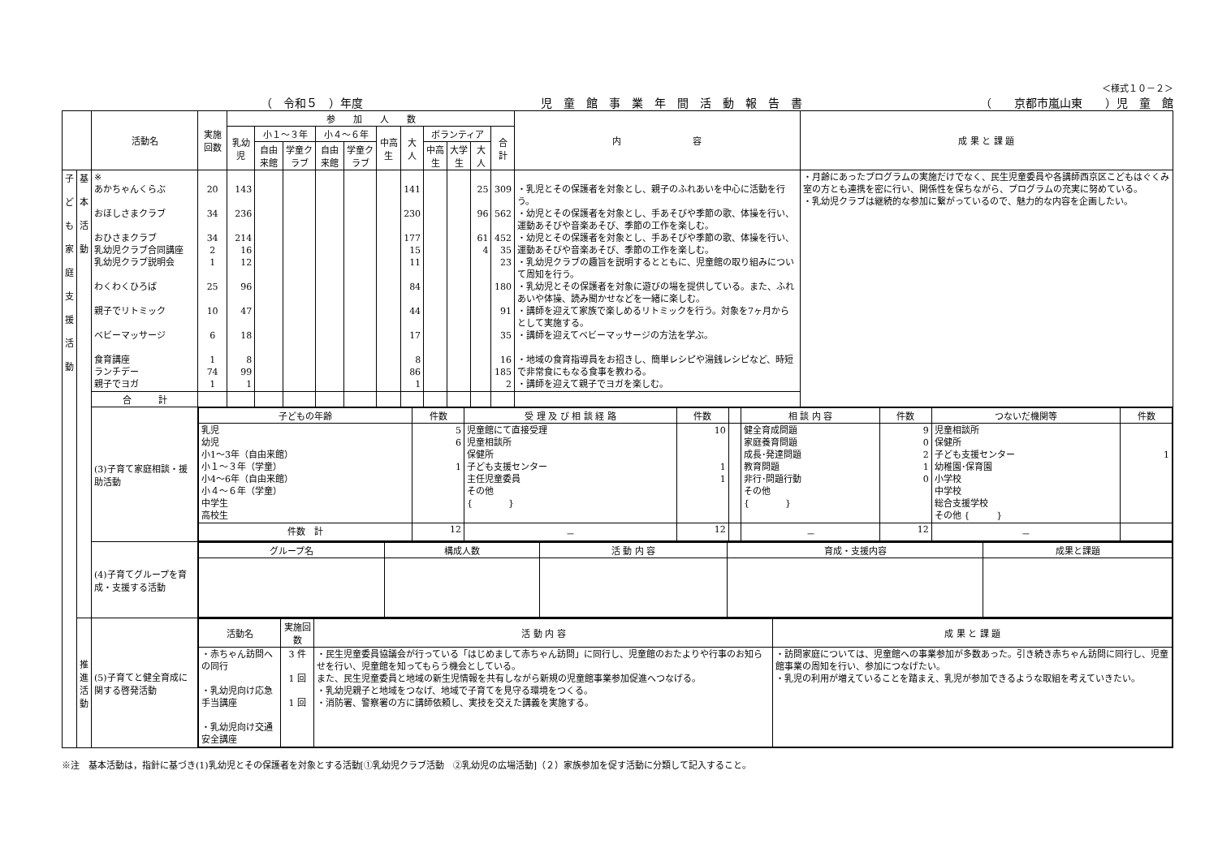＜様式１０－２＞
（　令和５　）年度 児　童　館　事　業　年　間　活　動　報　告　書 （　　京都市嵐山東　　）児　童　館
| | | 活動名 | 実施回数 | 参 加 人 数 | | | | | | | | | | | 内 容 | 成 果 と 課 題 |
| --- | --- | --- | --- | --- | --- | --- | --- | --- | --- | --- | --- | --- | --- | --- | --- | --- |
| | | | | 乳幼児 | 小１～３年 | | 小４～６年 | | 中高生 | 大人 | ボランティア | | | 合計 | | |
| | | | | | 自由来館 | 学童クラブ | 自由来館 | 学童クラブ | | | 中高生 | 大学生 | 大人 | | | |
| 子 ど も 家 庭 支 援 活 動 | 基 本 活 動 | ※ あかちゃんくらぶ おほしさまクラブ おひさまクラブ 乳幼児クラブ合同講座 乳幼児クラブ説明会 わくわくひろば 親子でリトミック ベビーマッサージ 食育講座 ランチデー 親子でヨガ | 20 34 34 2 1 25 10 6 1 74 1 | 143 236 214 16 12 96 47 18 8 99 1 | | | | | | 141 230 177 15 11 84 44 17 8 86 1 | | | 25 96 61 4 | 309 562 452 35 23 180 91 35 16 185 2 | ・乳児とその保護者を対象とし、親子のふれあいを中心に活動を行う。 ・幼児とその保護者を対象とし、手あそびや季節の歌、体操を行い、運動あそびや音楽あそび、季節の工作を楽しむ。 ・幼児とその保護者を対象とし、手あそびや季節の歌、体操を行い、運動あそびや音楽あそび、季節の工作を楽しむ。 ・乳幼児クラブの趣旨を説明するとともに、児童館の取り組みについて周知を行う。 ・乳幼児とその保護者を対象に遊びの場を提供している。また、ふれあいや体操、読み聞かせなどを一緒に楽しむ。 ・講師を迎えて家族で楽しめるリトミックを行う。対象を7ヶ月からとして実施する。 ・講師を迎えてベビーマッサージの方法を学ぶ。 ・地域の食育指導員をお招きし、簡単レシピや湯銭レシピなど、時短で非常食にもなる食事を教わる。 ・講師を迎えて親子でヨガを楽しむ。 | ・月齢にあったプログラムの実施だけでなく、民生児童委員や各講師西京区こどもはぐくみ室の方とも連携を密に行い、関係性を保ちながら、プログラムの充実に努めている。 ・乳幼児クラブは継続的な参加に繋がっているので、魅力的な内容を企画したい。 |
| | | 合 計 | | | | | | | | | | | | | | |
| | | (3)子育て家庭相談・援助活動 | / 子どもの年齢 / 件数 / 受 理 及 び 相 談 経 路 / 件数 / / 相 談 内 容 / 件数 / つないだ機関等 / 件数 / / --- / --- / --- / --- / --- / --- / --- / --- / --- / / 乳児 幼児 小1～3年（自由来館） 小１～３年（学童） 小4～6年（自由来館） 小４～６年（学童） 中学生 高校生 / 5 6 1 / 児童館にて直接受理 児童相談所 保健所 子ども支援センター 主任児童委員 その他 { } / 10 1 1 / / 健全育成問題 家庭養育問題 成長･発達問題 教育問題 非行･問題行動 その他 { } / 9 0 2 1 0 / 児童相談所 保健所 子ども支援センター 幼稚園･保育園 小学校 中学校 総合支援学校 その他 { } / 1 / / 件数 計 / 12 / － / 12 / / － / 12 / － / / | | | | | | | | | | | | | |
| | | (4)子育てグループを育成・支援する活動 | / グループ名 / 構成人数 / 活 動 内 容 / 育成・支援内容 / 成果と課題 / / --- / --- / --- / --- / --- / | | | | | | | | | | | | | |
| | 推 進 活 動 | (5)子育てと健全育成に関する啓発活動 | / 活動名 / 実施回数 / 活 動 内 容 / 成 果 と 課 題 / / --- / --- / --- / --- / / ・赤ちゃん訪問への同行 ・乳幼児向け応急手当講座 ・乳幼児向け交通安全講座 / 3 件 1 回 1 回 / ・民生児童委員協議会が行っている「はじめまして赤ちゃん訪問」に同行し、児童館のおたよりや行事のお知らせを行い、児童館を知ってもらう機会としている。 また、民生児童委員と地域の新生児情報を共有しながら新規の児童館事業参加促進へつなげる。 ・乳幼児親子と地域をつなげ、地域で子育てを見守る環境をつくる。 ・消防署、警察署の方に講師依頼し、実技を交えた講義を実施する。 / ・訪問家庭については、児童館への事業参加が多数あった。引き続き赤ちゃん訪問に同行し、児童館事業の周知を行い、参加につなげたい。 ・乳児の利用が増えていることを踏まえ、乳児が参加できるような取組を考えていきたい。 / | | | | | | | | | | | | | |
※注　基本活動は，指針に基づき(1)乳幼児とその保護者を対象とする活動[①乳幼児クラブ活動　②乳幼児の広場活動]（２）家族参加を促す活動に分類して記入すること。